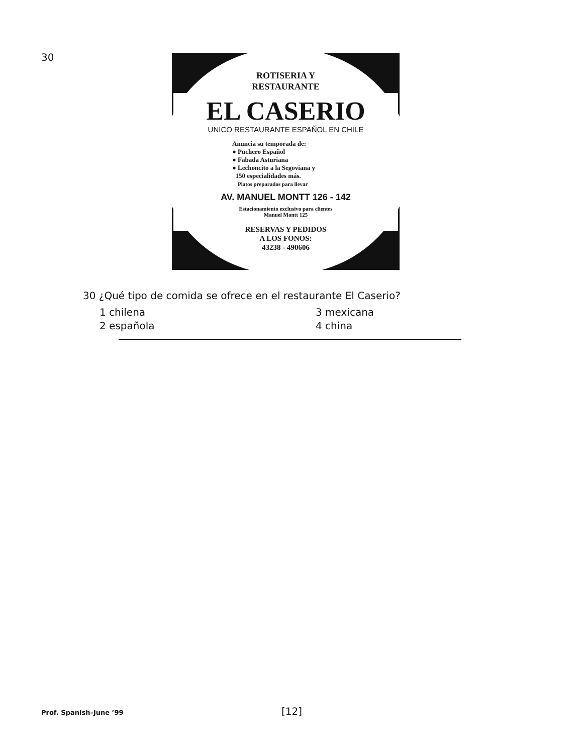30
ROTISERIA Y
RESTAURANTE
EL CASERIO
UNICO RESTAURANTE ESPAÑOL EN CHILE
Anuncia su temporada de:
● Puchero Español
● Fabada Asturiana
● Lechoncito a la Segoviana y
150 especialidades más.
Platos preparados para llevar
AV. MANUEL MONTT 126 - 142
Estacionamiento exclusivo para clientes
Manuel Montt 125
RESERVAS Y PEDIDOS
A LOS FONOS:
43238 - 490606
30 ¿Qué tipo de comida se ofrece en el restaurante El Caserio?
1 chilena
3 mexicana
2 española
4 china
Prof. Spanish–June ’99 [12]